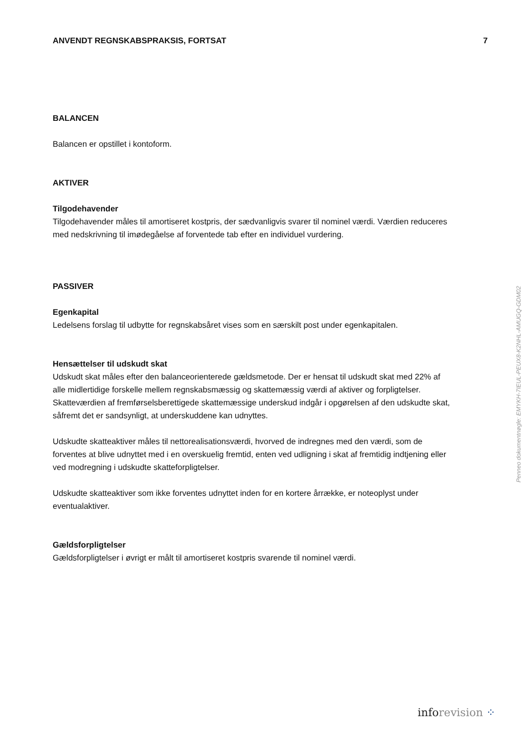ANVENDT REGNSKABSPRAKSIS, FORTSAT 7
BALANCEN
Balancen er opstillet i kontoform.
AKTIVER
Tilgodehavender
Tilgodehavender måles til amortiseret kostpris, der sædvanligvis svarer til nominel værdi. Værdien reduceres med nedskrivning til imødegåelse af forventede tab efter en individuel vurdering.
PASSIVER
Egenkapital
Ledelsens forslag til udbytte for regnskabsåret vises som en særskilt post under egenkapitalen.
Hensættelser til udskudt skat
Udskudt skat måles efter den balanceorienterede gældsmetode. Der er hensat til udskudt skat med 22% af alle midlertidige forskelle mellem regnskabsmæssig og skattemæssig værdi af aktiver og forpligtelser. Skatteværdien af fremførselsberettigede skattemæssige underskud indgår i opgørelsen af den udskudte skat, såfremt det er sandsynligt, at underskuddene kan udnyttes.
Udskudte skatteaktiver måles til nettorealisationsværdi, hvorved de indregnes med den værdi, som de forventes at blive udnyttet med i en overskuelig fremtid, enten ved udligning i skat af fremtidig indtjening eller ved modregning i udskudte skatteforpligtelser.
Udskudte skatteaktiver som ikke forventes udnyttet inden for en kortere årrække, er noteoplyst under eventualaktiver.
Gældsforpligtelser
Gældsforpligtelser i øvrigt er målt til amortiseret kostpris svarende til nominel værdi.
Penneo dokumentnøgle: EMYKH-7IEUL-PEUX8-K2NHL-AMUGQ-GDM02
info revision ⁘